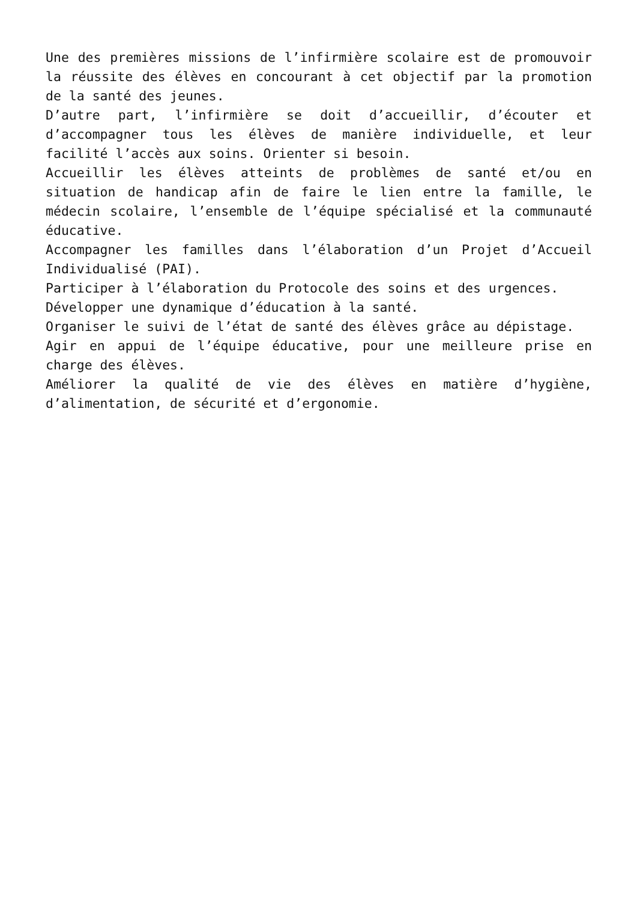Une des premières missions de l’infirmière scolaire est de promouvoir la réussite des élèves en concourant à cet objectif par la promotion de la santé des jeunes.
D’autre part, l’infirmière se doit d’accueillir, d’écouter et d’accompagner tous les élèves de manière individuelle, et leur facilité l’accès aux soins. Orienter si besoin.
Accueillir les élèves atteints de problèmes de santé et/ou en situation de handicap afin de faire le lien entre la famille, le médecin scolaire, l’ensemble de l’équipe spécialisé et la communauté éducative.
Accompagner les familles dans l’élaboration d’un Projet d’Accueil Individualisé (PAI).
Participer à l’élaboration du Protocole des soins et des urgences.
Développer une dynamique d’éducation à la santé.
Organiser le suivi de l’état de santé des élèves grâce au dépistage.
Agir en appui de l’équipe éducative, pour une meilleure prise en charge des élèves.
Améliorer la qualité de vie des élèves en matière d’hygiène, d’alimentation, de sécurité et d’ergonomie.